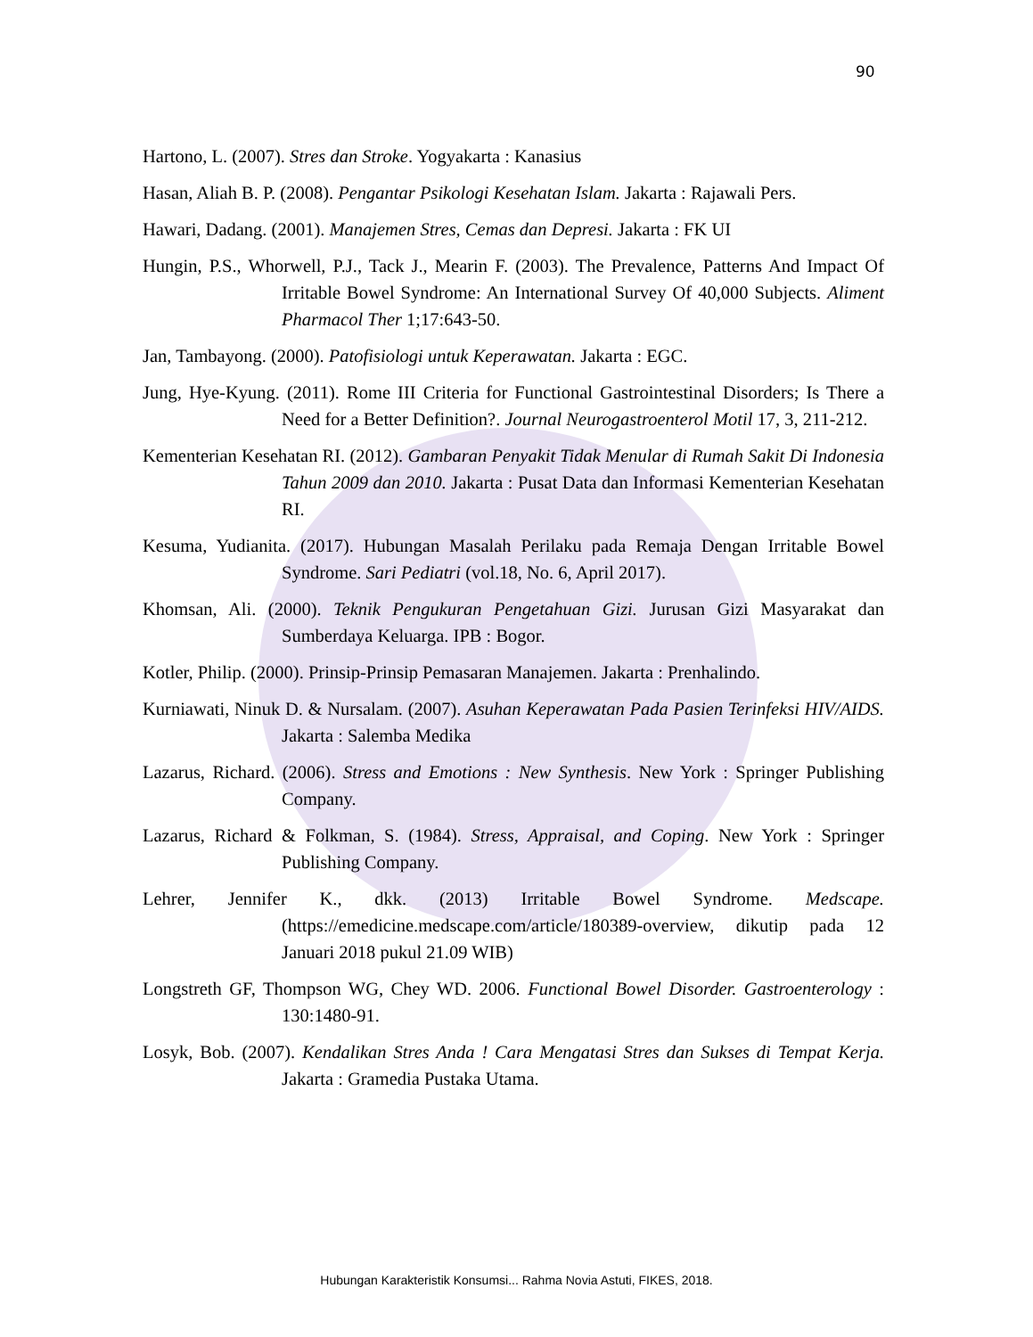90
Hartono, L. (2007). Stres dan Stroke. Yogyakarta : Kanasius
Hasan, Aliah B. P. (2008). Pengantar Psikologi Kesehatan Islam. Jakarta : Rajawali Pers.
Hawari, Dadang. (2001). Manajemen Stres, Cemas dan Depresi. Jakarta : FK UI
Hungin, P.S., Whorwell, P.J., Tack J., Mearin F. (2003). The Prevalence, Patterns And Impact Of Irritable Bowel Syndrome: An International Survey Of 40,000 Subjects. Aliment Pharmacol Ther 1;17:643-50.
Jan, Tambayong. (2000). Patofisiologi untuk Keperawatan. Jakarta : EGC.
Jung, Hye-Kyung. (2011). Rome III Criteria for Functional Gastrointestinal Disorders; Is There a Need for a Better Definition?. Journal Neurogastroenterol Motil 17, 3, 211-212.
Kementerian Kesehatan RI. (2012). Gambaran Penyakit Tidak Menular di Rumah Sakit Di Indonesia Tahun 2009 dan 2010. Jakarta : Pusat Data dan Informasi Kementerian Kesehatan RI.
Kesuma, Yudianita. (2017). Hubungan Masalah Perilaku pada Remaja Dengan Irritable Bowel Syndrome. Sari Pediatri (vol.18, No. 6, April 2017).
Khomsan, Ali. (2000). Teknik Pengukuran Pengetahuan Gizi. Jurusan Gizi Masyarakat dan Sumberdaya Keluarga. IPB : Bogor.
Kotler, Philip. (2000). Prinsip-Prinsip Pemasaran Manajemen. Jakarta : Prenhalindo.
Kurniawati, Ninuk D. & Nursalam. (2007). Asuhan Keperawatan Pada Pasien Terinfeksi HIV/AIDS. Jakarta : Salemba Medika
Lazarus, Richard. (2006). Stress and Emotions : New Synthesis. New York : Springer Publishing Company.
Lazarus, Richard & Folkman, S. (1984). Stress, Appraisal, and Coping. New York : Springer Publishing Company.
Lehrer, Jennifer K., dkk. (2013) Irritable Bowel Syndrome. Medscape. (https://emedicine.medscape.com/article/180389-overview, dikutip pada 12 Januari 2018 pukul 21.09 WIB)
Longstreth GF, Thompson WG, Chey WD. 2006. Functional Bowel Disorder. Gastroenterology : 130:1480-91.
Losyk, Bob. (2007). Kendalikan Stres Anda ! Cara Mengatasi Stres dan Sukses di Tempat Kerja. Jakarta : Gramedia Pustaka Utama.
Hubungan Karakteristik Konsumsi... Rahma Novia Astuti, FIKES, 2018.